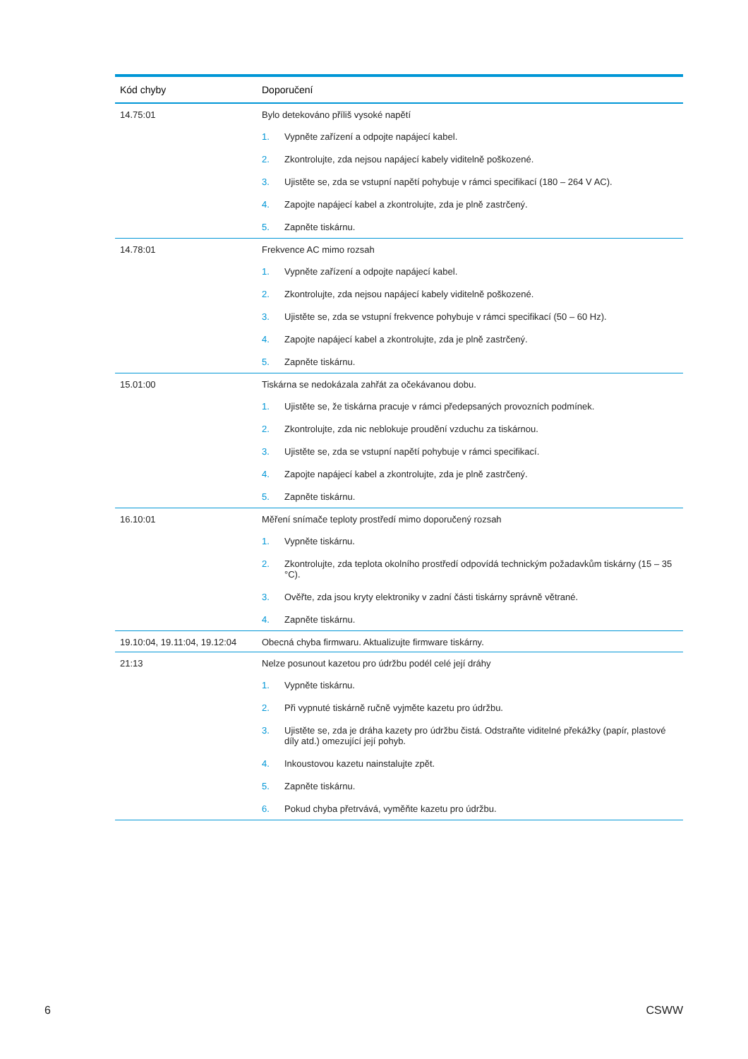| Kód chyby | Doporučení |
| --- | --- |
| 14.75:01 | Bylo detekováno příliš vysoké napětí 1. Vypněte zařízení a odpojte napájecí kabel. 2. Zkontrolujte, zda nejsou napájecí kabely viditelně poškozené. 3. Ujistěte se, zda se vstupní napětí pohybuje v rámci specifikací (180 – 264 V AC). 4. Zapojte napájecí kabel a zkontrolujte, zda je plně zastrčený. 5. Zapněte tiskárnu. |
| 14.78:01 | Frekvence AC mimo rozsah 1. Vypněte zařízení a odpojte napájecí kabel. 2. Zkontrolujte, zda nejsou napájecí kabely viditelně poškozené. 3. Ujistěte se, zda se vstupní frekvence pohybuje v rámci specifikací (50 – 60 Hz). 4. Zapojte napájecí kabel a zkontrolujte, zda je plně zastrčený. 5. Zapněte tiskárnu. |
| 15.01:00 | Tiskárna se nedokázala zahřát za očekávanou dobu. 1. Ujistěte se, že tiskárna pracuje v rámci předepsaných provozních podmínek. 2. Zkontrolujte, zda nic neblokuje proudění vzduchu za tiskárnou. 3. Ujistěte se, zda se vstupní napětí pohybuje v rámci specifikací. 4. Zapojte napájecí kabel a zkontrolujte, zda je plně zastrčený. 5. Zapněte tiskárnu. |
| 16.10:01 | Měření snímače teploty prostředí mimo doporučený rozsah 1. Vypněte tiskárnu. 2. Zkontrolujte, zda teplota okolního prostředí odpovídá technickým požadavkům tiskárny (15 – 35 °C). 3. Ověřte, zda jsou kryty elektroniky v zadní části tiskárny správně větrané. 4. Zapněte tiskárnu. |
| 19.10:04, 19.11:04, 19.12:04 | Obecná chyba firmwaru. Aktualizujte firmware tiskárny. |
| 21:13 | Nelze posunout kazetou pro údržbu podél celé její dráhy 1. Vypněte tiskárnu. 2. Při vypnuté tiskárně ručně vyjměte kazetu pro údržbu. 3. Ujistěte se, zda je dráha kazety pro údržbu čistá. Odstraňte viditelné překážky (papír, plastové díly atd.) omezující její pohyb. 4. Inkoustovou kazetu nainstalujte zpět. 5. Zapněte tiskárnu. 6. Pokud chyba přetrvává, vyměňte kazetu pro údržbu. |
6 CSWW